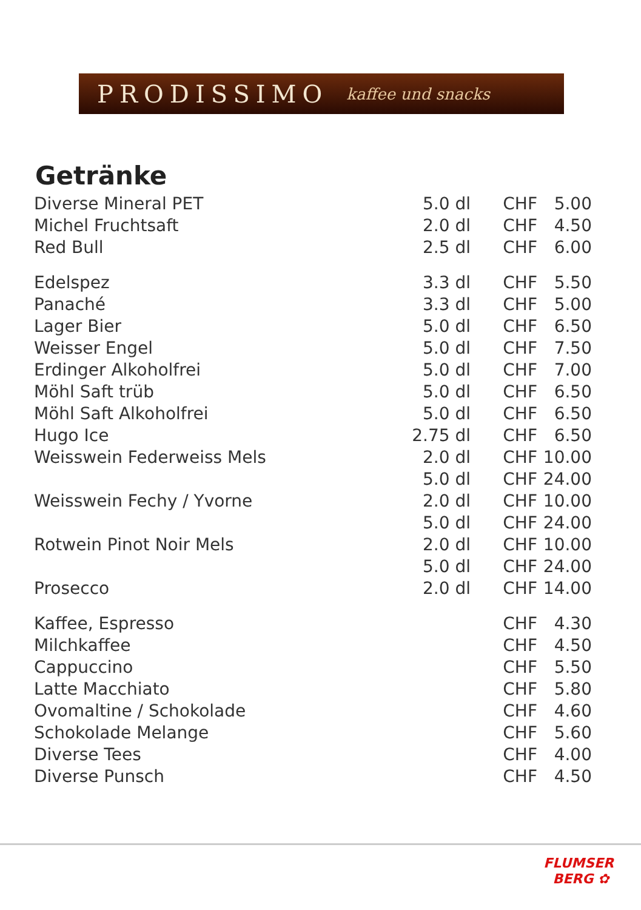PRODISSIMO kaffee und snacks
Getränke
| Diverse Mineral PET | 5.0 dl | CHF | 5.00 |
| Michel Fruchtsaft | 2.0 dl | CHF | 4.50 |
| Red Bull | 2.5 dl | CHF | 6.00 |
| Edelspez | 3.3 dl | CHF | 5.50 |
| Panaché | 3.3 dl | CHF | 5.00 |
| Lager Bier | 5.0 dl | CHF | 6.50 |
| Weisser Engel | 5.0 dl | CHF | 7.50 |
| Erdinger Alkoholfrei | 5.0 dl | CHF | 7.00 |
| Möhl Saft trüb | 5.0 dl | CHF | 6.50 |
| Möhl Saft Alkoholfrei | 5.0 dl | CHF | 6.50 |
| Hugo Ice | 2.75 dl | CHF | 6.50 |
| Weisswein Federweiss Mels | 2.0 dl | CHF | 10.00 |
| | 5.0 dl | CHF | 24.00 |
| Weisswein Fechy / Yvorne | 2.0 dl | CHF | 10.00 |
| | 5.0 dl | CHF | 24.00 |
| Rotwein Pinot Noir Mels | 2.0 dl | CHF | 10.00 |
| | 5.0 dl | CHF | 24.00 |
| Prosecco | 2.0 dl | CHF | 14.00 |
| Kaffee, Espresso | | CHF | 4.30 |
| Milchkaffee | | CHF | 4.50 |
| Cappuccino | | CHF | 5.50 |
| Latte Macchiato | | CHF | 5.80 |
| Ovomaltine / Schokolade | | CHF | 4.60 |
| Schokolade Melange | | CHF | 5.60 |
| Diverse Tees | | CHF | 4.00 |
| Diverse Punsch | | CHF | 4.50 |
FLUMSER
BERG ✿